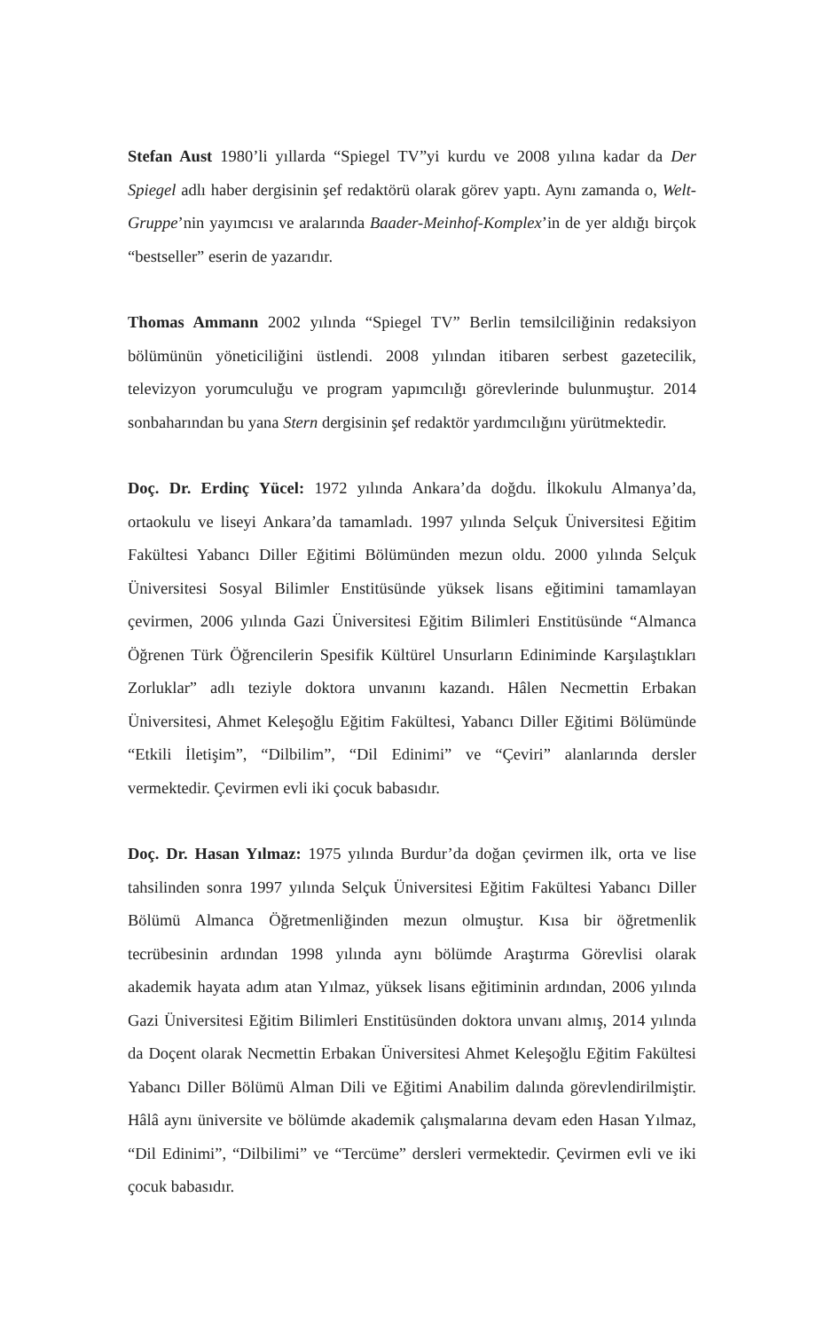Stefan Aust 1980’li yıllarda “Spiegel TV”yi kurdu ve 2008 yılına kadar da Der Spiegel adlı haber dergisinin şef redaktörü olarak görev yaptı. Aynı zamanda o, Welt-Gruppe’nin yayımcısı ve aralarında Baader-Meinhof-Komplex’in de yer aldığı birçok “bestseller” eserin de yazarıdır.
Thomas Ammann 2002 yılında “Spiegel TV” Berlin temsilciliğinin redaksiyon bölümünün yöneticiliğini üstlendi. 2008 yılından itibaren serbest gazetecilik, televizyon yorumculuğu ve program yapımcılığı görevlerinde bulunmuştur. 2014 sonbaharından bu yana Stern dergisinin şef redaktör yardımcılığını yürütmektedir.
Doç. Dr. Erdinç Yücel: 1972 yılında Ankara’da doğdu. İlkokulu Almanya’da, ortaokulu ve liseyi Ankara’da tamamladı. 1997 yılında Selçuk Üniversitesi Eğitim Fakültesi Yabancı Diller Eğitimi Bölümünden mezun oldu. 2000 yılında Selçuk Üniversitesi Sosyal Bilimler Enstitüsünde yüksek lisans eğitimini tamamlayan çevirmen, 2006 yılında Gazi Üniversitesi Eğitim Bilimleri Enstitüsünde “Almanca Öğrenen Türk Öğrencilerin Spesifik Kültürel Unsurların Ediniminde Karşılaştıkları Zorluklar” adlı teziyle doktora unvanını kazandı. Hâlen Necmettin Erbakan Üniversitesi, Ahmet Keleşoğlu Eğitim Fakültesi, Yabancı Diller Eğitimi Bölümünde “Etkili İletişim”, “Dilbilim”, “Dil Edinimi” ve “Çeviri” alanlarında dersler vermektedir. Çevirmen evli iki çocuk babasıdır.
Doç. Dr. Hasan Yılmaz: 1975 yılında Burdur’da doğan çevirmen ilk, orta ve lise tahsilinden sonra 1997 yılında Selçuk Üniversitesi Eğitim Fakültesi Yabancı Diller Bölümü Almanca Öğretmenliğinden mezun olmuştur. Kısa bir öğretmenlik tecrübesinin ardından 1998 yılında aynı bölümde Araştırma Görevlisi olarak akademik hayata adım atan Yılmaz, yüksek lisans eğitiminin ardından, 2006 yılında Gazi Üniversitesi Eğitim Bilimleri Enstitüsünden doktora unvanı almış, 2014 yılında da Doçent olarak Necmettin Erbakan Üniversitesi Ahmet Keleşoğlu Eğitim Fakültesi Yabancı Diller Bölümü Alman Dili ve Eğitimi Anabilim dalında görevlendirilmiştir. Hâlâ aynı üniversite ve bölümde akademik çalışmalarına devam eden Hasan Yılmaz, “Dil Edinimi”, “Dilbilimi” ve “Tercüme” dersleri vermektedir. Çevirmen evli ve iki çocuk babasıdır.